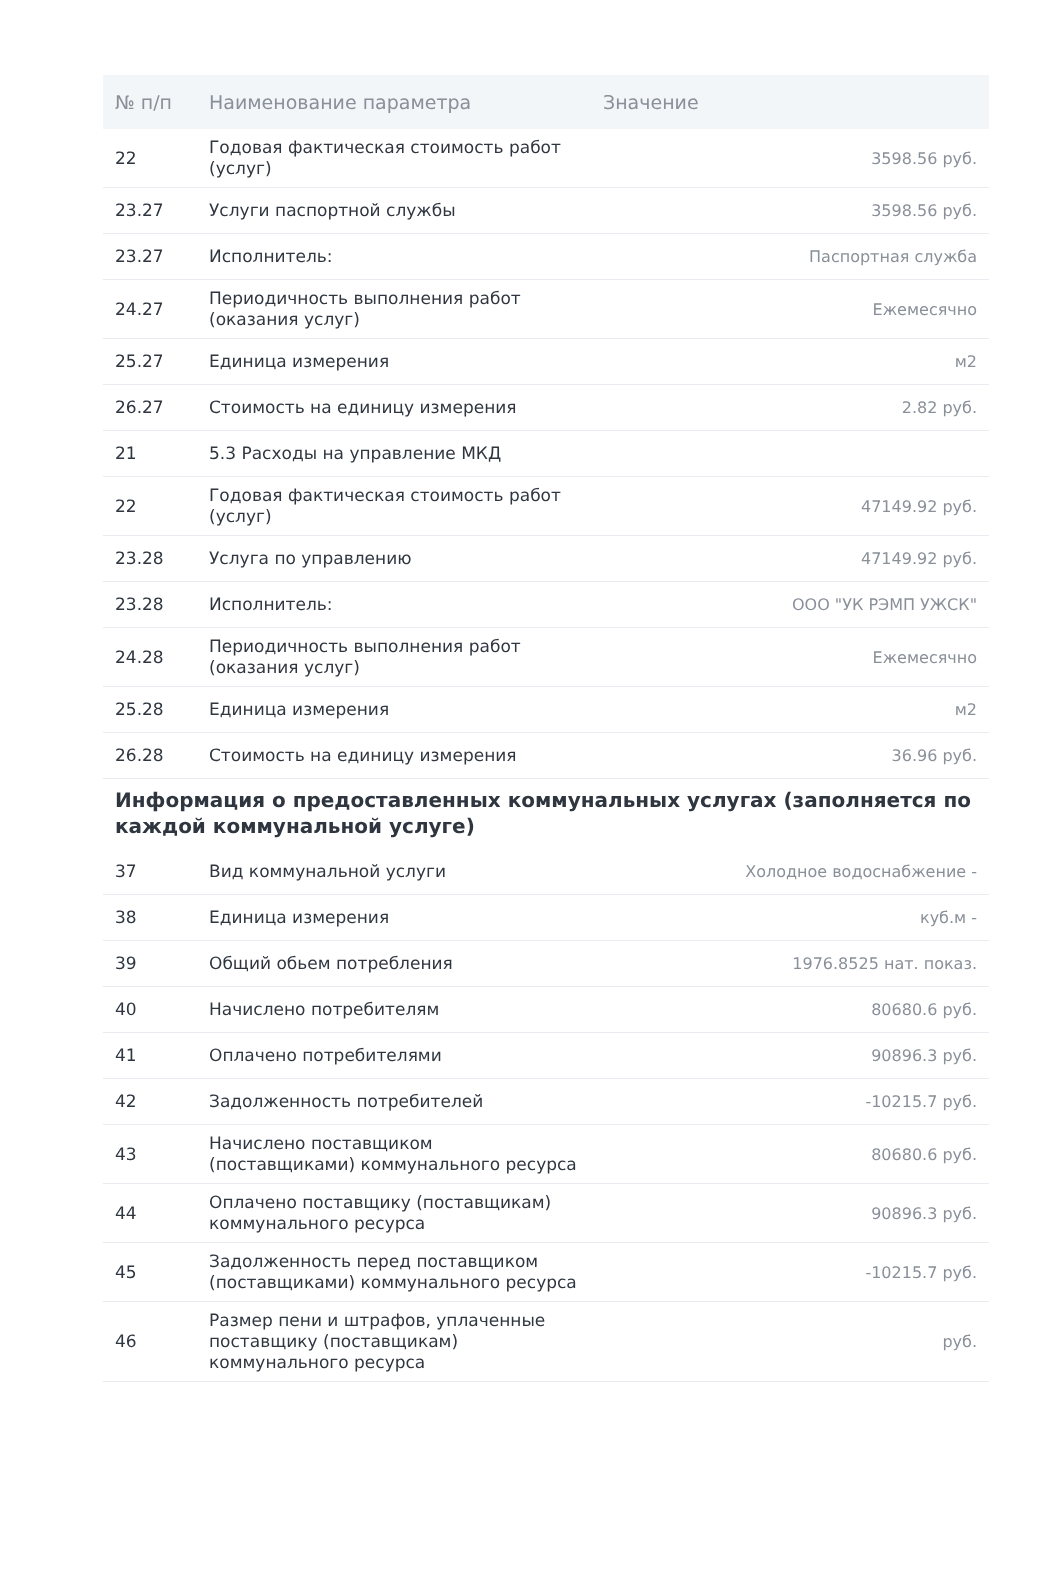| № п/п | Наименование параметра | Значение |
| --- | --- | --- |
| 22 | Годовая фактическая стоимость работ (услуг) | 3598.56 руб. |
| 23.27 | Услуги паспортной службы | 3598.56 руб. |
| 23.27 | Исполнитель: | Паспортная служба |
| 24.27 | Периодичность выполнения работ (оказания услуг) | Ежемесячно |
| 25.27 | Единица измерения | м2 |
| 26.27 | Стоимость на единицу измерения | 2.82 руб. |
| 21 | 5.3 Расходы на управление МКД | |
| 22 | Годовая фактическая стоимость работ (услуг) | 47149.92 руб. |
| 23.28 | Услуга по управлению | 47149.92 руб. |
| 23.28 | Исполнитель: | ООО "УК РЭМП УЖСК" |
| 24.28 | Периодичность выполнения работ (оказания услуг) | Ежемесячно |
| 25.28 | Единица измерения | м2 |
| 26.28 | Стоимость на единицу измерения | 36.96 руб. |
Информация о предоставленных коммунальных услугах (заполняется по каждой коммунальной услуге)
| 37 | Вид коммунальной услуги | Холодное водоснабжение - |
| 38 | Единица измерения | куб.м - |
| 39 | Общий обьем потребления | 1976.8525 нат. показ. |
| 40 | Начислено потребителям | 80680.6 руб. |
| 41 | Оплачено потребителями | 90896.3 руб. |
| 42 | Задолженность потребителей | -10215.7 руб. |
| 43 | Начислено поставщиком (поставщиками) коммунального ресурса | 80680.6 руб. |
| 44 | Оплачено поставщику (поставщикам) коммунального ресурса | 90896.3 руб. |
| 45 | Задолженность перед поставщиком (поставщиками) коммунального ресурса | -10215.7 руб. |
| 46 | Размер пени и штрафов, уплаченные поставщику (поставщикам) коммунального ресурса | руб. |